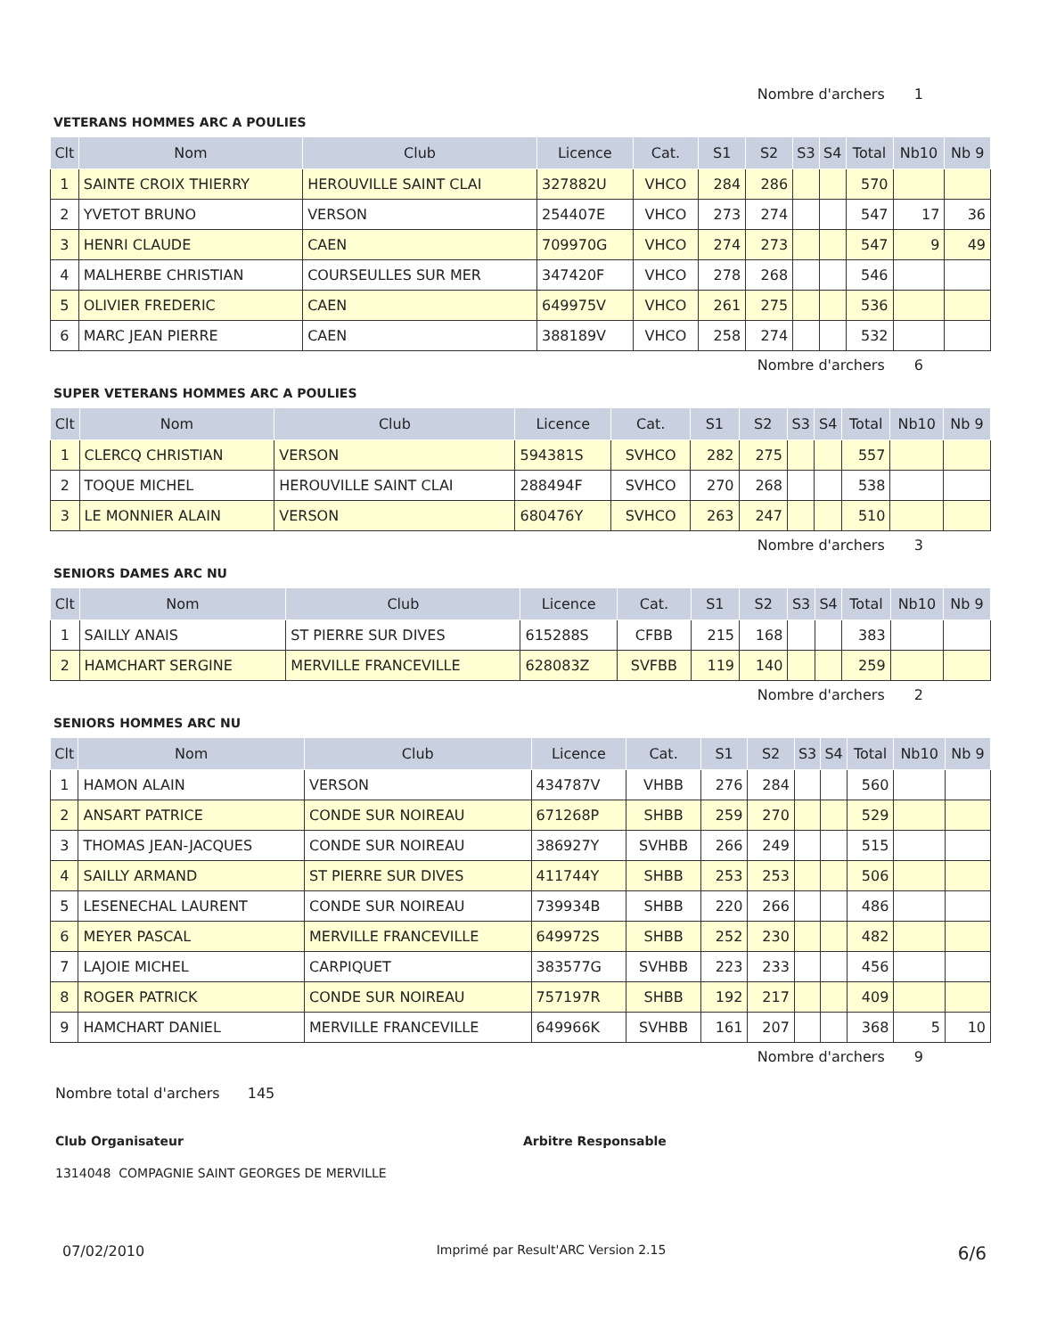Nombre d'archers 1
VETERANS HOMMES ARC A POULIES
| Clt | Nom | Club | Licence | Cat. | S1 | S2 | S3 | S4 | Total | Nb10 | Nb 9 |
| --- | --- | --- | --- | --- | --- | --- | --- | --- | --- | --- | --- |
| 1 | SAINTE CROIX THIERRY | HEROUVILLE SAINT CLAI | 327882U | VHCO | 284 | 286 | | | 570 | | |
| 2 | YVETOT BRUNO | VERSON | 254407E | VHCO | 273 | 274 | | | 547 | 17 | 36 |
| 3 | HENRI CLAUDE | CAEN | 709970G | VHCO | 274 | 273 | | | 547 | 9 | 49 |
| 4 | MALHERBE CHRISTIAN | COURSEULLES SUR MER | 347420F | VHCO | 278 | 268 | | | 546 | | |
| 5 | OLIVIER FREDERIC | CAEN | 649975V | VHCO | 261 | 275 | | | 536 | | |
| 6 | MARC JEAN PIERRE | CAEN | 388189V | VHCO | 258 | 274 | | | 532 | | |
Nombre d'archers 6
SUPER VETERANS HOMMES ARC A POULIES
| Clt | Nom | Club | Licence | Cat. | S1 | S2 | S3 | S4 | Total | Nb10 | Nb 9 |
| --- | --- | --- | --- | --- | --- | --- | --- | --- | --- | --- | --- |
| 1 | CLERCQ CHRISTIAN | VERSON | 594381S | SVHCO | 282 | 275 | | | 557 | | |
| 2 | TOQUE MICHEL | HEROUVILLE SAINT CLAI | 288494F | SVHCO | 270 | 268 | | | 538 | | |
| 3 | LE MONNIER ALAIN | VERSON | 680476Y | SVHCO | 263 | 247 | | | 510 | | |
Nombre d'archers 3
SENIORS DAMES ARC NU
| Clt | Nom | Club | Licence | Cat. | S1 | S2 | S3 | S4 | Total | Nb10 | Nb 9 |
| --- | --- | --- | --- | --- | --- | --- | --- | --- | --- | --- | --- |
| 1 | SAILLY ANAIS | ST PIERRE SUR DIVES | 615288S | CFBB | 215 | 168 | | | 383 | | |
| 2 | HAMCHART SERGINE | MERVILLE FRANCEVILLE | 628083Z | SVFBB | 119 | 140 | | | 259 | | |
Nombre d'archers 2
SENIORS HOMMES ARC NU
| Clt | Nom | Club | Licence | Cat. | S1 | S2 | S3 | S4 | Total | Nb10 | Nb 9 |
| --- | --- | --- | --- | --- | --- | --- | --- | --- | --- | --- | --- |
| 1 | HAMON ALAIN | VERSON | 434787V | VHBB | 276 | 284 | | | 560 | | |
| 2 | ANSART PATRICE | CONDE SUR NOIREAU | 671268P | SHBB | 259 | 270 | | | 529 | | |
| 3 | THOMAS JEAN-JACQUES | CONDE SUR NOIREAU | 386927Y | SVHBB | 266 | 249 | | | 515 | | |
| 4 | SAILLY ARMAND | ST PIERRE SUR DIVES | 411744Y | SHBB | 253 | 253 | | | 506 | | |
| 5 | LESENECHAL LAURENT | CONDE SUR NOIREAU | 739934B | SHBB | 220 | 266 | | | 486 | | |
| 6 | MEYER PASCAL | MERVILLE FRANCEVILLE | 649972S | SHBB | 252 | 230 | | | 482 | | |
| 7 | LAJOIE MICHEL | CARPIQUET | 383577G | SVHBB | 223 | 233 | | | 456 | | |
| 8 | ROGER PATRICK | CONDE SUR NOIREAU | 757197R | SHBB | 192 | 217 | | | 409 | | |
| 9 | HAMCHART DANIEL | MERVILLE FRANCEVILLE | 649966K | SVHBB | 161 | 207 | | | 368 | 5 | 10 |
Nombre d'archers 9
Nombre total d'archers 145
Club Organisateur Arbitre Responsable
1314048 COMPAGNIE SAINT GEORGES DE MERVILLE
07/02/2010 Imprimé par Result'ARC Version 2.15 6/6